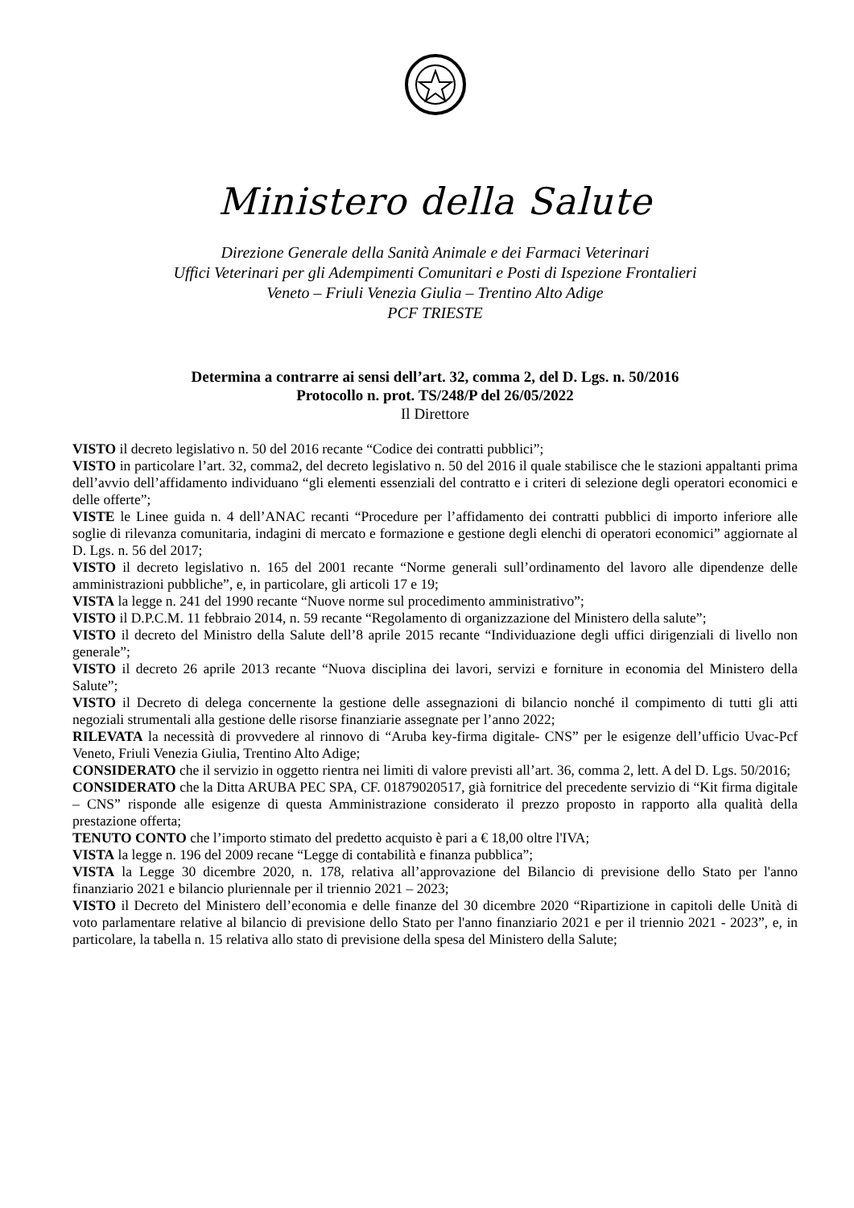Ministero della Salute
Direzione Generale della Sanità Animale e dei Farmaci Veterinari
Uffici Veterinari per gli Adempimenti Comunitari e Posti di Ispezione Frontalieri
Veneto – Friuli Venezia Giulia – Trentino Alto Adige
PCF TRIESTE
Determina a contrarre ai sensi dell’art. 32, comma 2, del D. Lgs. n. 50/2016
Protocollo n. prot. TS/248/P del 26/05/2022
Il Direttore
VISTO il decreto legislativo n. 50 del 2016 recante “Codice dei contratti pubblici”;
VISTO in particolare l’art. 32, comma2, del decreto legislativo n. 50 del 2016 il quale stabilisce che le stazioni appaltanti prima dell’avvio dell’affidamento individuano “gli elementi essenziali del contratto e i criteri di selezione degli operatori economici e delle offerte”;
VISTE le Linee guida n. 4 dell’ANAC recanti “Procedure per l’affidamento dei contratti pubblici di importo inferiore alle soglie di rilevanza comunitaria, indagini di mercato e formazione e gestione degli elenchi di operatori economici” aggiornate al D. Lgs. n. 56 del 2017;
VISTO il decreto legislativo n. 165 del 2001 recante “Norme generali sull’ordinamento del lavoro alle dipendenze delle amministrazioni pubbliche”, e, in particolare, gli articoli 17 e 19;
VISTA la legge n. 241 del 1990 recante “Nuove norme sul procedimento amministrativo”;
VISTO il D.P.C.M. 11 febbraio 2014, n. 59 recante “Regolamento di organizzazione del Ministero della salute”;
VISTO il decreto del Ministro della Salute dell’8 aprile 2015 recante “Individuazione degli uffici dirigenziali di livello non generale”;
VISTO il decreto 26 aprile 2013 recante “Nuova disciplina dei lavori, servizi e forniture in economia del Ministero della Salute”;
VISTO il Decreto di delega concernente la gestione delle assegnazioni di bilancio nonché il compimento di tutti gli atti negoziali strumentali alla gestione delle risorse finanziarie assegnate per l’anno 2022;
RILEVATA la necessità di provvedere al rinnovo di “Aruba key-firma digitale- CNS” per le esigenze dell’ufficio Uvac-Pcf Veneto, Friuli Venezia Giulia, Trentino Alto Adige;
CONSIDERATO che il servizio in oggetto rientra nei limiti di valore previsti all’art. 36, comma 2, lett. A del D. Lgs. 50/2016;
CONSIDERATO che la Ditta ARUBA PEC SPA, CF. 01879020517, già fornitrice del precedente servizio di “Kit firma digitale – CNS” risponde alle esigenze di questa Amministrazione considerato il prezzo proposto in rapporto alla qualità della prestazione offerta;
TENUTO CONTO che l’importo stimato del predetto acquisto è pari a € 18,00 oltre l'IVA;
VISTA la legge n. 196 del 2009 recane “Legge di contabilità e finanza pubblica”;
VISTA la Legge 30 dicembre 2020, n. 178, relativa all’approvazione del Bilancio di previsione dello Stato per l'anno finanziario 2021 e bilancio pluriennale per il triennio 2021 – 2023;
VISTO il Decreto del Ministero dell’economia e delle finanze del 30 dicembre 2020 “Ripartizione in capitoli delle Unità di voto parlamentare relative al bilancio di previsione dello Stato per l'anno finanziario 2021 e per il triennio 2021 - 2023”, e, in particolare, la tabella n. 15 relativa allo stato di previsione della spesa del Ministero della Salute;